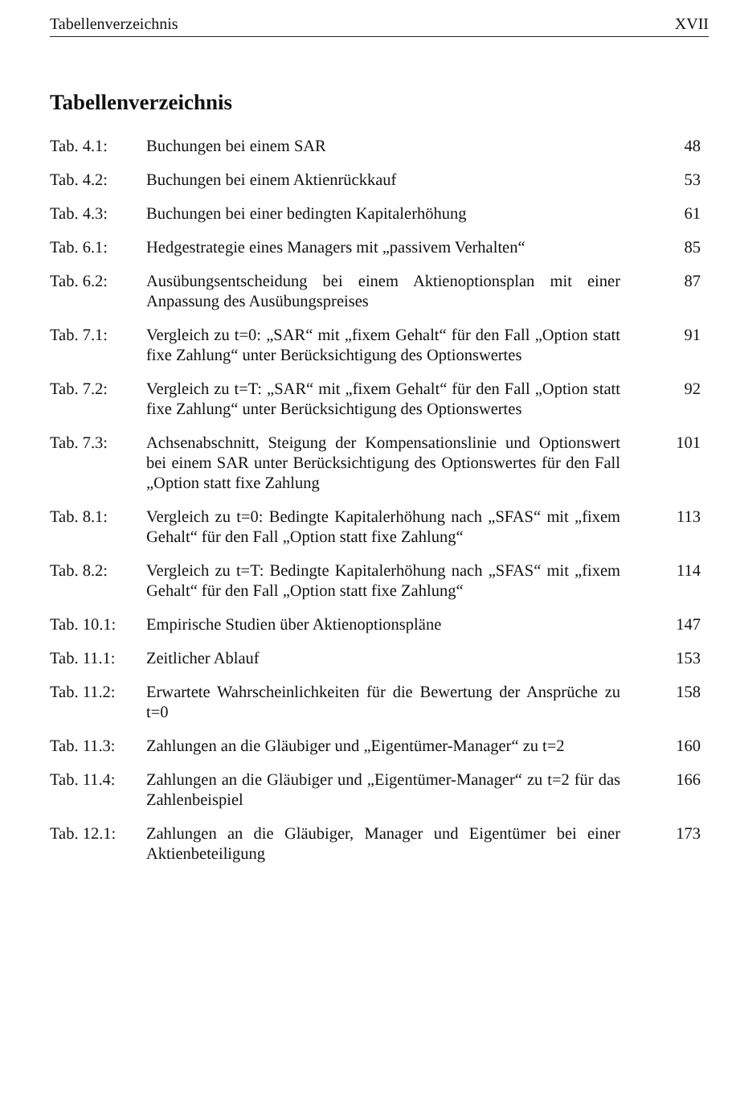Tabellenverzeichnis XVII
Tabellenverzeichnis
| Tab. 4.1: | Buchungen bei einem SAR | 48 |
| Tab. 4.2: | Buchungen bei einem Aktienrückkauf | 53 |
| Tab. 4.3: | Buchungen bei einer bedingten Kapitalerhöhung | 61 |
| Tab. 6.1: | Hedgestrategie eines Managers mit „passivem Verhalten“ | 85 |
| Tab. 6.2: | Ausübungsentscheidung bei einem Aktienoptionsplan mit einer Anpassung des Ausübungspreises | 87 |
| Tab. 7.1: | Vergleich zu t=0: „SAR“ mit „fixem Gehalt“ für den Fall „Option statt fixe Zahlung“ unter Berücksichtigung des Optionswertes | 91 |
| Tab. 7.2: | Vergleich zu t=T: „SAR“ mit „fixem Gehalt“ für den Fall „Option statt fixe Zahlung“ unter Berücksichtigung des Optionswertes | 92 |
| Tab. 7.3: | Achsenabschnitt, Steigung der Kompensationslinie und Optionswert bei einem SAR unter Berücksichtigung des Optionswertes für den Fall „Option statt fixe Zahlung | 101 |
| Tab. 8.1: | Vergleich zu t=0: Bedingte Kapitalerhöhung nach „SFAS“ mit „fixem Gehalt“ für den Fall „Option statt fixe Zahlung“ | 113 |
| Tab. 8.2: | Vergleich zu t=T: Bedingte Kapitalerhöhung nach „SFAS“ mit „fixem Gehalt“ für den Fall „Option statt fixe Zahlung“ | 114 |
| Tab. 10.1: | Empirische Studien über Aktienoptionspläne | 147 |
| Tab. 11.1: | Zeitlicher Ablauf | 153 |
| Tab. 11.2: | Erwartete Wahrscheinlichkeiten für die Bewertung der Ansprüche zu t=0 | 158 |
| Tab. 11.3: | Zahlungen an die Gläubiger und „Eigentümer-Manager“ zu t=2 | 160 |
| Tab. 11.4: | Zahlungen an die Gläubiger und „Eigentümer-Manager“ zu t=2 für das Zahlenbeispiel | 166 |
| Tab. 12.1: | Zahlungen an die Gläubiger, Manager und Eigentümer bei einer Aktienbeteiligung | 173 |